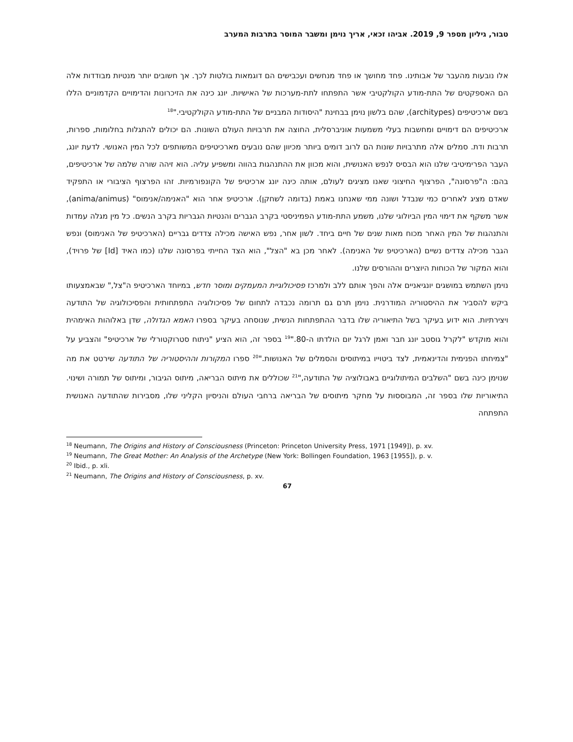טבור, גיליון מספר 9, 2019. אביהו זכאי, אריך נוימן ומשבר המוסר בתרבות המערב
אלו נובעות מהעבר של אבותינו. פחד מחושך או פחד מנחשים ועכבישים הם דוגמאות בולטות לכך. אך חשובים יותר מנטיות מבודדות אלה הם האספקטים של התת-מודע הקולקטיבי אשר התפתחו לתת-מערכות של האישיות. יונג כינה את הזיכרונות והדימויים הקדמוניים הללו בשם ארכיטיפים (architypes), שהם בלשון נוימן בבחינת "היסודות המבניים של התת-מודע הקולקטיבי."<sup>18</sup>
ארכיטיפים הם דימויים ומחשבות בעלי משמעות אוניברסלית, החוצה את תרבויות העולם השונות. הם יכולים להתגלות בחלומות, ספרות, תרבות ודת. סמלים אלה מתרבויות שונות הם לרוב דומים ביותר מכיוון שהם נובעים מארכיטיפים המשותפים לכל המין האנושי. לדעת יונג, העבר הפרימיטיבי שלנו הוא הבסיס לנפש האנושית, והוא מכוון את ההתנהגות בהווה ומשפיע עליה. הוא זיהה שורה שלמה של ארכיטיפים, בהם: ה"פרסונה", הפרצוף החיצוני שאנו מציגים לעולם, אותה כינה יונג ארכיטיפ של הקונפורמיות. זהו הפרצוף הציבורי או התפקיד שאדם מציג לאחרים כמי שנבדל ושונה ממי שאנחנו באמת (בדומה לשחקן). ארכיטיפ אחר הוא "האנימה/אנימוס" (anima/animus), אשר משקף את דימוי המין הביולוגי שלנו, משמע התת-מודע הפמיניסטי בקרב הגברים והנטיות הגבריות בקרב הנשים. כל מין מגלה עמדות והתנהגות של המין האחר מכוח מאות שנים של חיים ביחד. לשון אחר, נפש האישה מכילה צדדים גבריים (הארכיטיפ של האנימוס) ונפש הגבר מכילה צדדים נשיים (הארכיטיפ של האנימה). לאחר מכן בא "הצל", הוא הצד החייתי בפרסונה שלנו (כמו האיד [Id] של פרויד), והוא המקור של הכוחות היוצרים וההורסים שלנו.
נוימן השתמש במושגים יונגיאניים אלה והפך אותם ללב ולמרכז פסיכולוגיית המעמקים ומוסר חדש, במיוחד הארכיטיפ ה"צל," שבאמצעותו ביקש להסביר את ההיסטוריה המודרנית. נוימן תרם גם תרומה נכבדה לתחום של פסיכולוגיה התפתחותית והפסיכולוגיה של התודעה ויצירתיות. הוא ידוע בעיקר בשל התיאוריה שלו בדבר ההתפתחות הנשית, שנוסחה בעיקר בספרו האמא הגדולה, שדן באלוהות האימהית והוא מוקדש "לקרל גוסטב יונג חבר ואמן לרגל יום הולדתו ה-80."<sup>19</sup> בספר זה, הוא הציע "ניתוח סטרוקטורלי של ארכיטיפ" והצביע על "צמיחתו הפנימית והדינאמית, לצד ביטוייו במיתוסים והסמלים של האנושות."<sup>20</sup> ספרו המקורות וההיסטוריה של התודעה שירטט את מה שנוימן כינה בשם "השלבים המיתולוגיים באבולוציה של התודעה,"<sup>21</sup> שכוללים את מיתוס הבריאה, מיתוס הגיבור, ומיתוס של תמורה ושינוי. התיאוריות שלו בספר זה, המבוססות על מחקר מיתוסים של הבריאה ברחבי העולם והניסיון הקליני שלו, מסבירות שהתודעה האנושית התפתחה
<sup>18</sup> Neumann, The Origins and History of Consciousness (Princeton: Princeton University Press, 1971 [1949]), p. xv.
<sup>19</sup> Neumann, The Great Mother: An Analysis of the Archetype (New York: Bollingen Foundation, 1963 [1955]), p. v.
<sup>20</sup> Ibid., p. xli.
<sup>21</sup> Neumann, The Origins and History of Consciousness, p. xv.
67